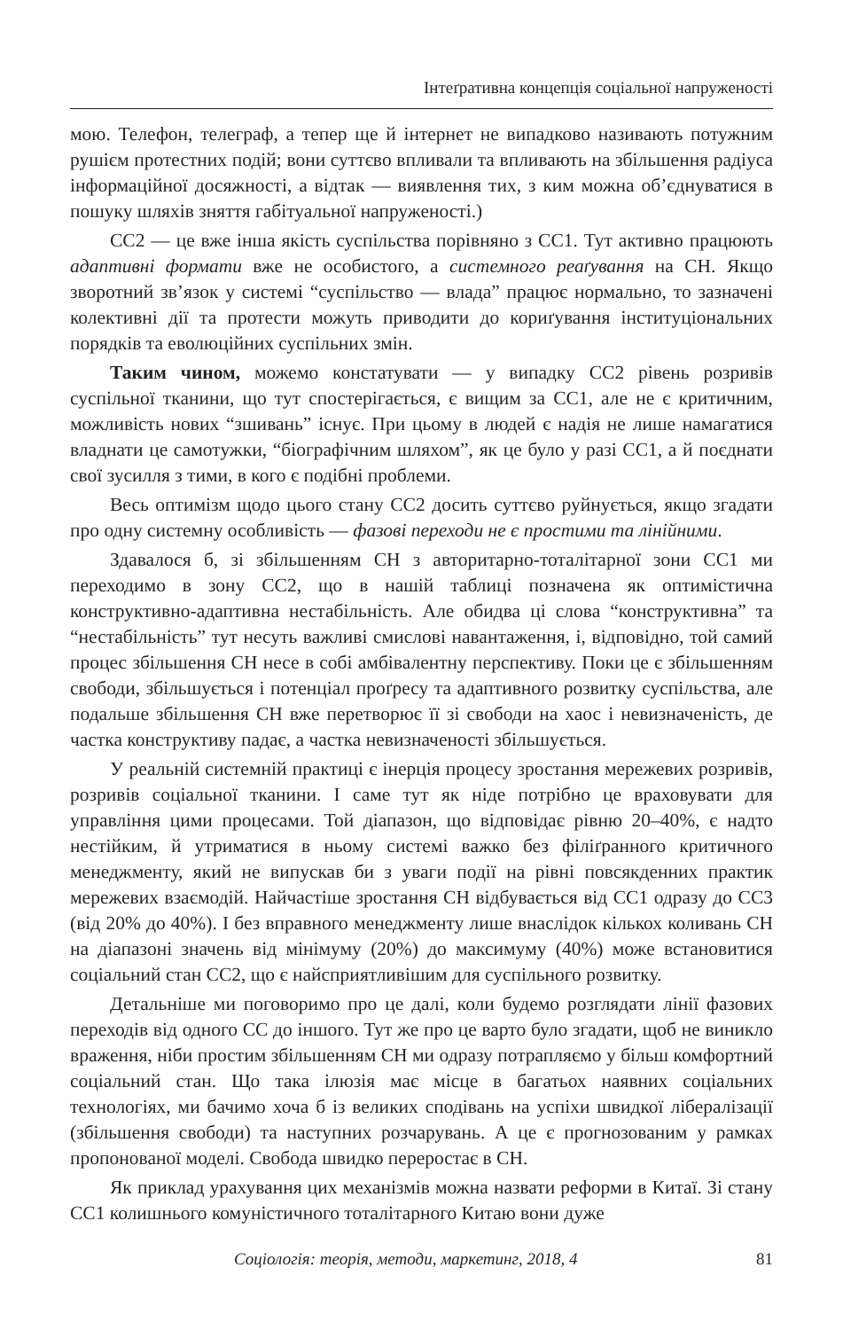Інтеґративна концепція соціальної напруженості
мою. Телефон, телеграф, а тепер ще й інтернет не випадково називають потужним рушієм протестних подій; вони суттєво впливали та впливають на збільшення радіуса інформаційної досяжності, а відтак — виявлення тих, з ким можна об’єднуватися в пошуку шляхів зняття габітуальної напруженості.)
СС2 — це вже інша якість суспільства порівняно з СС1. Тут активно працюють адаптивні формати вже не особистого, а системного реаґування на СН. Якщо зворотний зв’язок у системі “суспільство — влада” працює нормально, то зазначені колективні дії та протести можуть приводити до кориґування інституціональних порядків та еволюційних суспільних змін.
Таким чином, можемо констатувати — у випадку СС2 рівень розривів суспільної тканини, що тут спостерігається, є вищим за СС1, але не є критичним, можливість нових “зшивань” існує. При цьому в людей є надія не лише намагатися владнати це самотужки, “біографічним шляхом”, як це було у разі СС1, а й поєднати свої зусилля з тими, в кого є подібні проблеми.
Весь оптимізм щодо цього стану СС2 досить суттєво руйнується, якщо згадати про одну системну особливість — фазові переходи не є простими та лінійними.
Здавалося б, зі збільшенням СН з авторитарно-тоталітарної зони СС1 ми переходимо в зону СС2, що в нашій таблиці позначена як оптимістична конструктивно-адаптивна нестабільність. Але обидва ці слова “конструктивна” та “нестабільність” тут несуть важливі смислові навантаження, і, відповідно, той самий процес збільшення СН несе в собі амбівалентну перспективу. Поки це є збільшенням свободи, збільшується і потенціал проґресу та адаптивного розвитку суспільства, але подальше збільшення СН вже перетворює її зі свободи на хаос і невизначеність, де частка конструктиву падає, а частка невизначеності збільшується.
У реальній системній практиці є інерція процесу зростання мережевих розривів, розривів соціальної тканини. І саме тут як ніде потрібно це враховувати для управління цими процесами. Той діапазон, що відповідає рівню 20–40%, є надто нестійким, й утриматися в ньому системі важко без філіґранного критичного менеджменту, який не випускав би з уваги події на рівні повсякденних практик мережевих взаємодій. Найчастіше зростання СН відбувається від СС1 одразу до СС3 (від 20% до 40%). І без вправного менеджменту лише внаслідок кількох коливань СН на діапазоні значень від мінімуму (20%) до максимуму (40%) може встановитися соціальний стан СС2, що є найсприятливішим для суспільного розвитку.
Детальніше ми поговоримо про це далі, коли будемо розглядати лінії фазових переходів від одного СС до іншого. Тут же про це варто було згадати, щоб не виникло враження, ніби простим збільшенням СН ми одразу потрапляємо у більш комфортний соціальний стан. Що така ілюзія має місце в багатьох наявних соціальних технологіях, ми бачимо хоча б із великих сподівань на успіхи швидкої лібералізації (збільшення свободи) та наступних розчарувань. А це є прогнозованим у рамках пропонованої моделі. Свобода швидко переростає в СН.
Як приклад урахування цих механізмів можна назвати реформи в Китаї. Зі стану СС1 колишнього комуністичного тоталітарного Китаю вони дуже
Соціологія: теорія, методи, маркетинг, 2018, 4 81